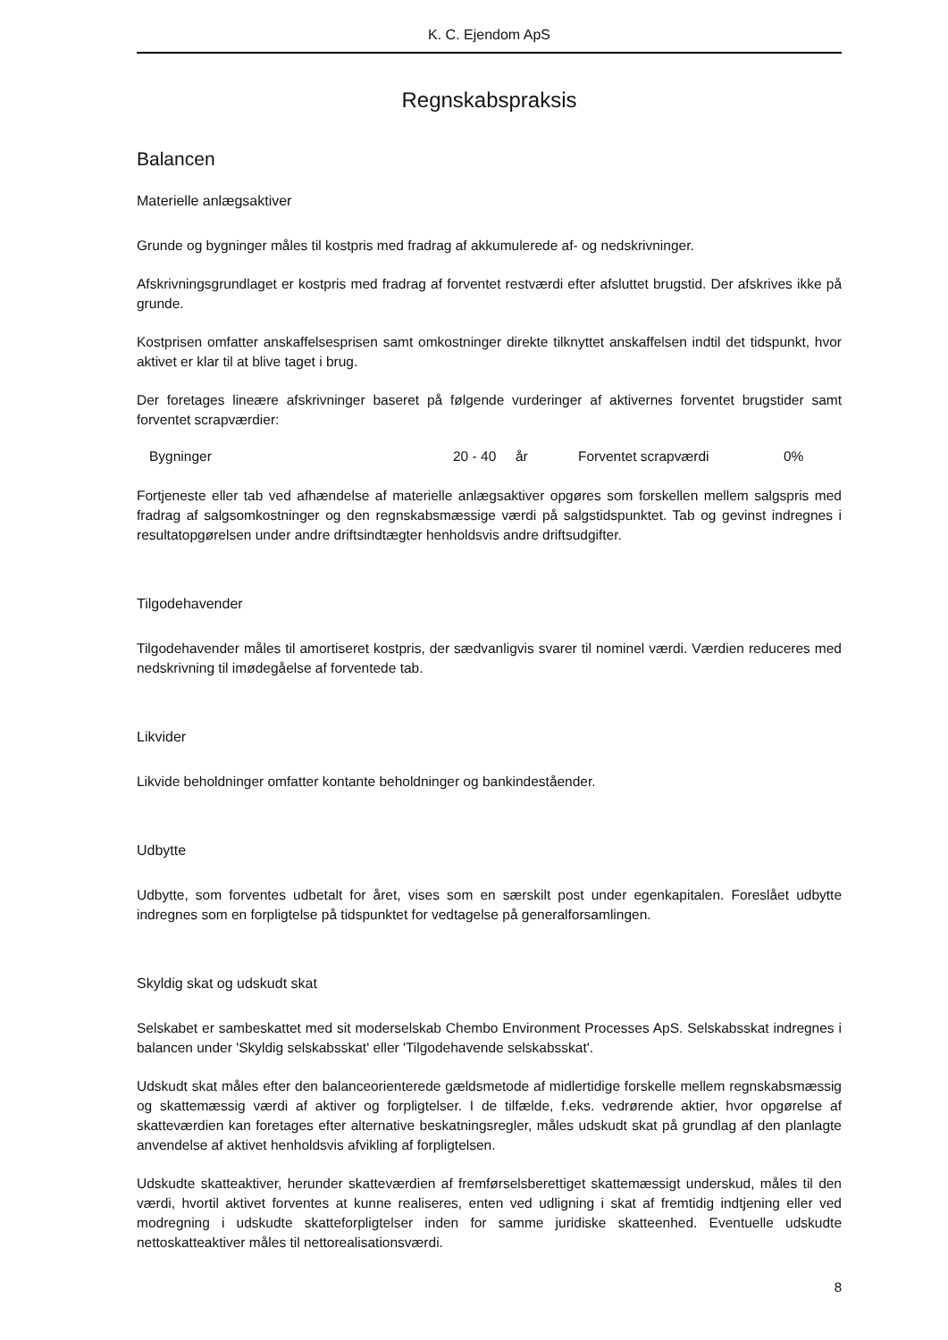K. C. Ejendom ApS
Regnskabspraksis
Balancen
Materielle anlægsaktiver
Grunde og bygninger måles til kostpris med fradrag af akkumulerede af- og nedskrivninger.
Afskrivningsgrundlaget er kostpris med fradrag af forventet restværdi efter afsluttet brugstid. Der afskrives ikke på grunde.
Kostprisen omfatter anskaffelsesprisen samt omkostninger direkte tilknyttet anskaffelsen indtil det tidspunkt, hvor aktivet er klar til at blive taget i brug.
Der foretages lineære afskrivninger baseret på følgende vurderinger af aktivernes forventet brugstider samt forventet scrapværdier:
| Bygninger | 20 - 40 | år | Forventet scrapværdi | 0% |
Fortjeneste eller tab ved afhændelse af materielle anlægsaktiver opgøres som forskellen mellem salgspris med fradrag af salgsomkostninger og den regnskabsmæssige værdi på salgstidspunktet. Tab og gevinst indregnes i resultatopgørelsen under andre driftsindtægter henholdsvis andre driftsudgifter.
Tilgodehavender
Tilgodehavender måles til amortiseret kostpris, der sædvanligvis svarer til nominel værdi. Værdien reduceres med nedskrivning til imødegåelse af forventede tab.
Likvider
Likvide beholdninger omfatter kontante beholdninger og bankindeståender.
Udbytte
Udbytte, som forventes udbetalt for året, vises som en særskilt post under egenkapitalen. Foreslået udbytte indregnes som en forpligtelse på tidspunktet for vedtagelse på generalforsamlingen.
Skyldig skat og udskudt skat
Selskabet er sambeskattet med sit moderselskab Chembo Environment Processes ApS. Selskabsskat indregnes i balancen under 'Skyldig selskabsskat' eller 'Tilgodehavende selskabsskat'.
Udskudt skat måles efter den balanceorienterede gældsmetode af midlertidige forskelle mellem regnskabsmæssig og skattemæssig værdi af aktiver og forpligtelser. I de tilfælde, f.eks. vedrørende aktier, hvor opgørelse af skatteværdien kan foretages efter alternative beskatningsregler, måles udskudt skat på grundlag af den planlagte anvendelse af aktivet henholdsvis afvikling af forpligtelsen.
Udskudte skatteaktiver, herunder skatteværdien af fremførselsberettiget skattemæssigt underskud, måles til den værdi, hvortil aktivet forventes at kunne realiseres, enten ved udligning i skat af fremtidig indtjening eller ved modregning i udskudte skatteforpligtelser inden for samme juridiske skatteenhed. Eventuelle udskudte nettoskatteaktiver måles til nettorealisationsværdi.
8